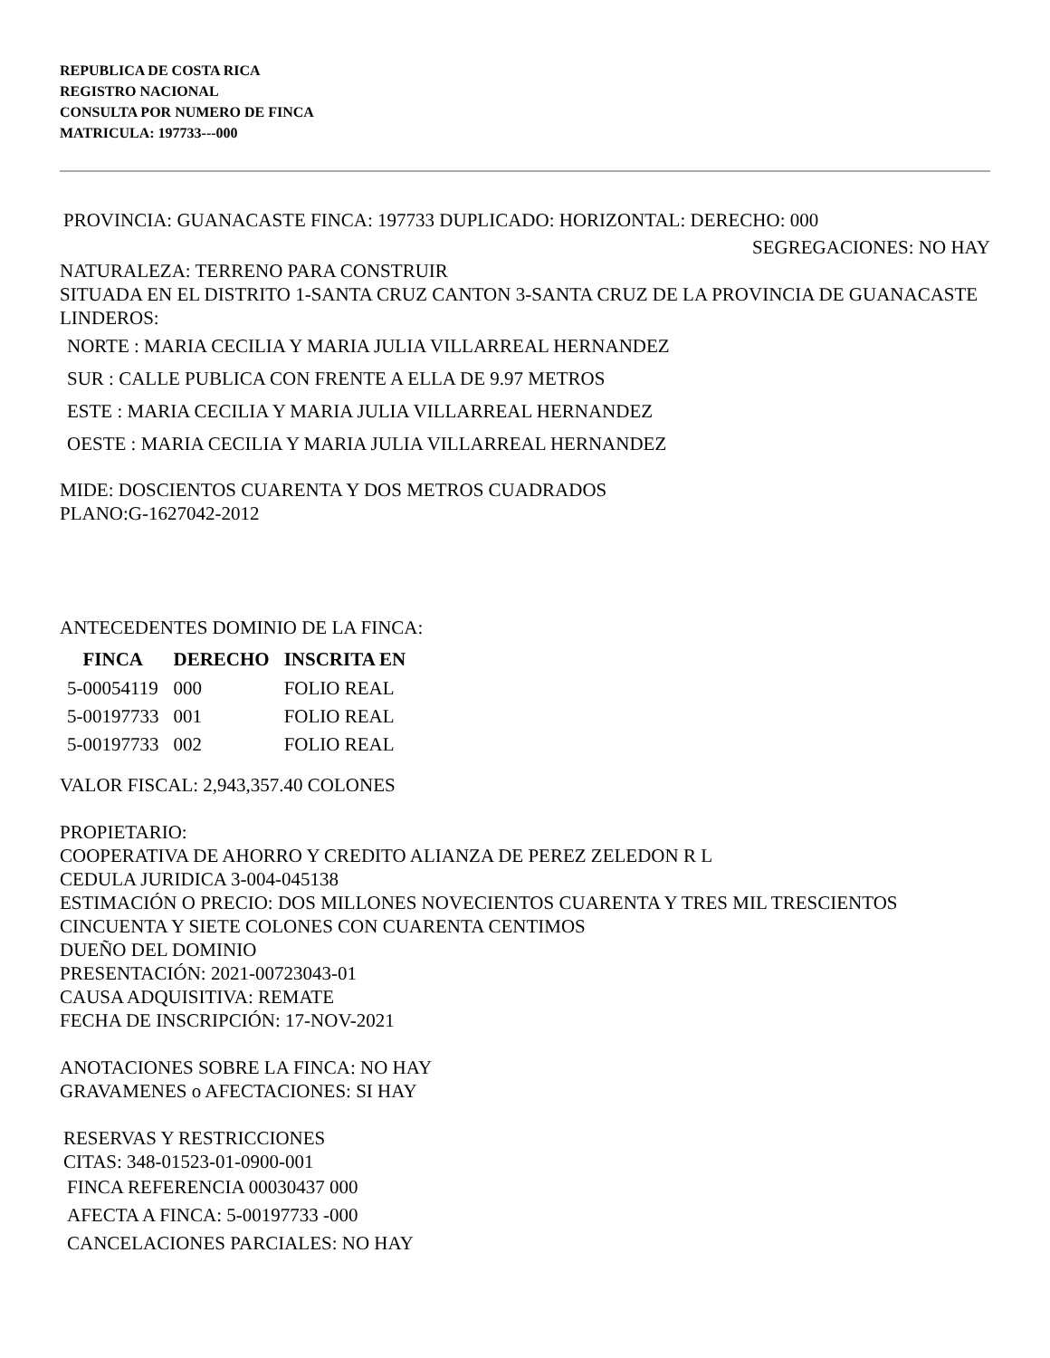REPUBLICA DE COSTA RICA
REGISTRO NACIONAL
CONSULTA POR NUMERO DE FINCA
MATRICULA: 197733---000
PROVINCIA: GUANACASTE FINCA: 197733 DUPLICADO: HORIZONTAL: DERECHO: 000
SEGREGACIONES: NO HAY
NATURALEZA: TERRENO PARA CONSTRUIR
SITUADA EN EL DISTRITO 1-SANTA CRUZ CANTON 3-SANTA CRUZ DE LA PROVINCIA DE GUANACASTE
LINDEROS:
NORTE : MARIA CECILIA Y MARIA JULIA VILLARREAL HERNANDEZ
SUR : CALLE PUBLICA CON FRENTE A ELLA DE 9.97 METROS
ESTE : MARIA CECILIA Y MARIA JULIA VILLARREAL HERNANDEZ
OESTE : MARIA CECILIA Y MARIA JULIA VILLARREAL HERNANDEZ
MIDE: DOSCIENTOS CUARENTA Y DOS METROS CUADRADOS
PLANO:G-1627042-2012
ANTECEDENTES DOMINIO DE LA FINCA:
| FINCA | DERECHO | INSCRITA EN |
| --- | --- | --- |
| 5-00054119 | 000 | FOLIO REAL |
| 5-00197733 | 001 | FOLIO REAL |
| 5-00197733 | 002 | FOLIO REAL |
VALOR FISCAL: 2,943,357.40 COLONES
PROPIETARIO:
COOPERATIVA DE AHORRO Y CREDITO ALIANZA DE PEREZ ZELEDON R L
CEDULA JURIDICA 3-004-045138
ESTIMACIÓN O PRECIO: DOS MILLONES NOVECIENTOS CUARENTA Y TRES MIL TRESCIENTOS CINCUENTA Y SIETE COLONES CON CUARENTA CENTIMOS
DUEÑO DEL DOMINIO
PRESENTACIÓN: 2021-00723043-01
CAUSA ADQUISITIVA: REMATE
FECHA DE INSCRIPCIÓN: 17-NOV-2021
ANOTACIONES SOBRE LA FINCA: NO HAY
GRAVAMENES o AFECTACIONES: SI HAY
RESERVAS Y RESTRICCIONES
CITAS: 348-01523-01-0900-001
FINCA REFERENCIA 00030437 000
AFECTA A FINCA: 5-00197733 -000
CANCELACIONES PARCIALES: NO HAY